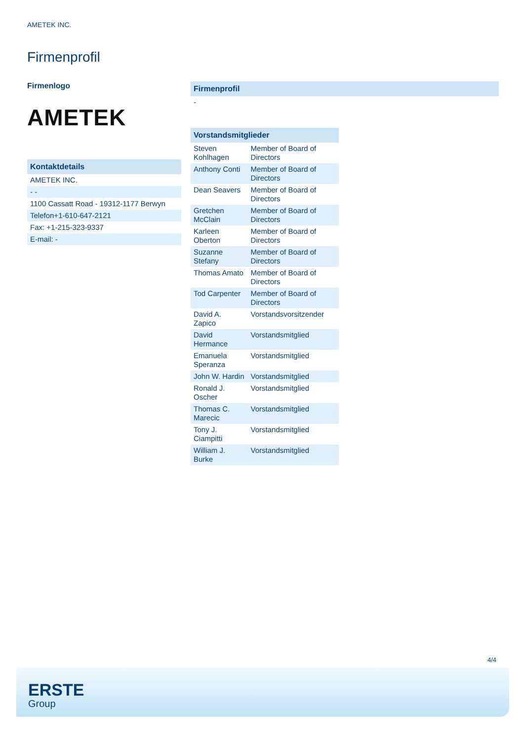AMETEK INC.
Firmenprofil
Firmenlogo
AMETEK
| Kontaktdetails |
| --- |
| AMETEK INC. |
| - - |
| 1100 Cassatt Road - 19312-1177 Berwyn |
| Telefon+1-610-647-2121 |
| Fax: +1-215-323-9337 |
| E-mail: - |
| Firmenprofil |
| --- |
| - |
| Vorstandsmitglieder | |
| --- | --- |
| Steven Kohlhagen | Member of Board of Directors |
| Anthony Conti | Member of Board of Directors |
| Dean Seavers | Member of Board of Directors |
| Gretchen McClain | Member of Board of Directors |
| Karleen Oberton | Member of Board of Directors |
| Suzanne Stefany | Member of Board of Directors |
| Thomas Amato | Member of Board of Directors |
| Tod Carpenter | Member of Board of Directors |
| David A. Zapico | Vorstandsvorsitzender |
| David Hermance | Vorstandsmitglied |
| Emanuela Speranza | Vorstandsmitglied |
| John W. Hardin | Vorstandsmitglied |
| Ronald J. Oscher | Vorstandsmitglied |
| Thomas C. Marecic | Vorstandsmitglied |
| Tony J. Ciampitti | Vorstandsmitglied |
| William J. Burke | Vorstandsmitglied |
4/4
ERSTE
Group